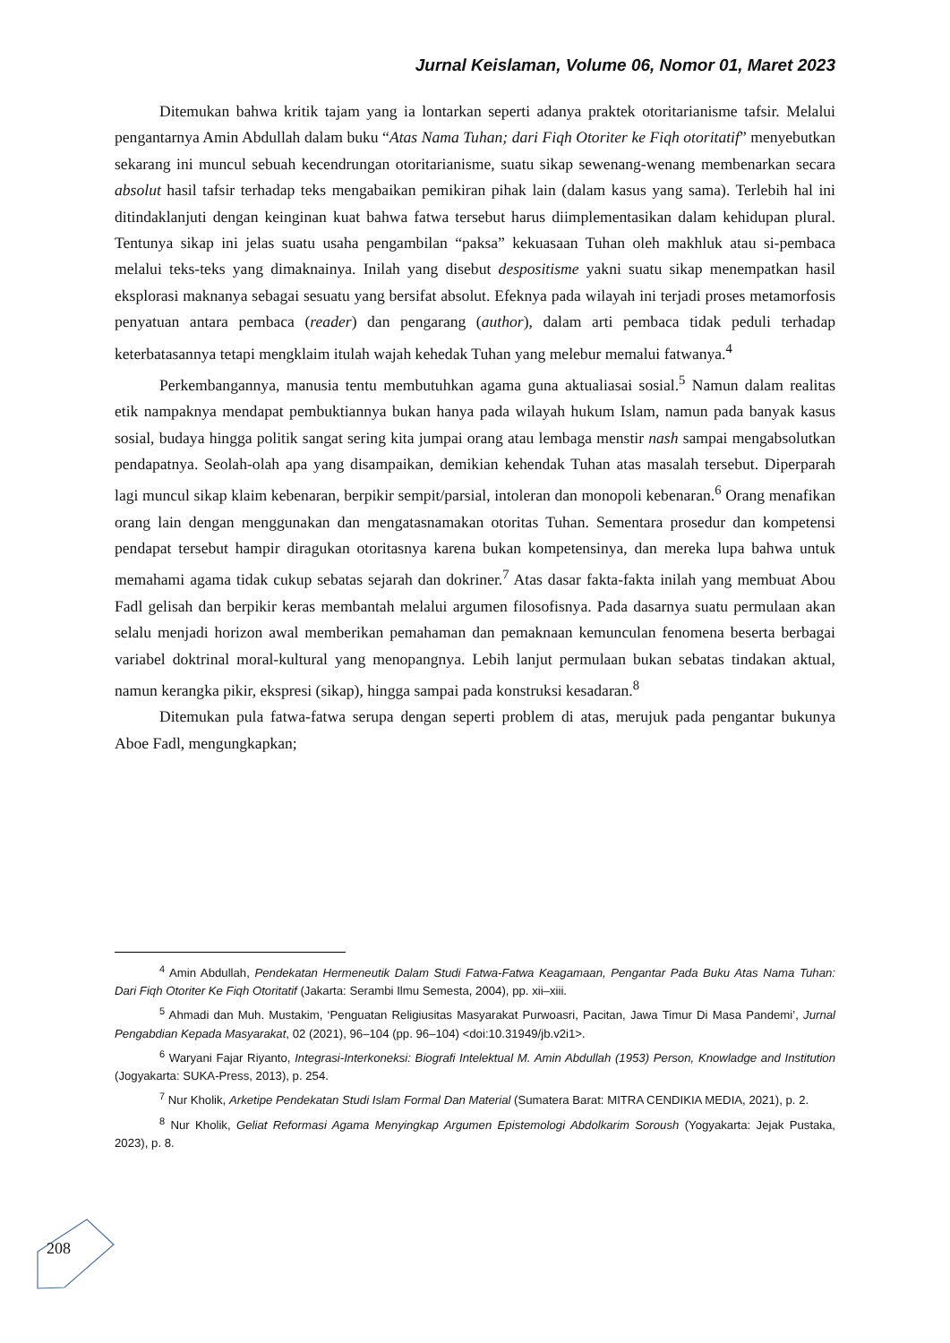Jurnal Keislaman, Volume 06, Nomor 01, Maret 2023
Ditemukan bahwa kritik tajam yang ia lontarkan seperti adanya praktek otoritarianisme tafsir. Melalui pengantarnya Amin Abdullah dalam buku “Atas Nama Tuhan; dari Fiqh Otoriter ke Fiqh otoritatif” menyebutkan sekarang ini muncul sebuah kecendrungan otoritarianisme, suatu sikap sewenang-wenang membenarkan secara absolut hasil tafsir terhadap teks mengabaikan pemikiran pihak lain (dalam kasus yang sama). Terlebih hal ini ditindaklanjuti dengan keinginan kuat bahwa fatwa tersebut harus diimplementasikan dalam kehidupan plural. Tentunya sikap ini jelas suatu usaha pengambilan “paksa” kekuasaan Tuhan oleh makhluk atau si-pembaca melalui teks-teks yang dimaknainya. Inilah yang disebut despositisme yakni suatu sikap menempatkan hasil eksplorasi maknanya sebagai sesuatu yang bersifat absolut. Efeknya pada wilayah ini terjadi proses metamorfosis penyatuan antara pembaca (reader) dan pengarang (author), dalam arti pembaca tidak peduli terhadap keterbatasannya tetapi mengklaim itulah wajah kehedak Tuhan yang melebur memalui fatwanya.<sup>4</sup>
Perkembangannya, manusia tentu membutuhkan agama guna aktualiasai sosial.<sup>5</sup> Namun dalam realitas etik nampaknya mendapat pembuktiannya bukan hanya pada wilayah hukum Islam, namun pada banyak kasus sosial, budaya hingga politik sangat sering kita jumpai orang atau lembaga menstir nash sampai mengabsolutkan pendapatnya. Seolah-olah apa yang disampaikan, demikian kehendak Tuhan atas masalah tersebut. Diperparah lagi muncul sikap klaim kebenaran, berpikir sempit/parsial, intoleran dan monopoli kebenaran.<sup>6</sup> Orang menafikan orang lain dengan menggunakan dan mengatasnamakan otoritas Tuhan. Sementara prosedur dan kompetensi pendapat tersebut hampir diragukan otoritasnya karena bukan kompetensinya, dan mereka lupa bahwa untuk memahami agama tidak cukup sebatas sejarah dan dokriner.<sup>7</sup> Atas dasar fakta-fakta inilah yang membuat Abou Fadl gelisah dan berpikir keras membantah melalui argumen filosofisnya. Pada dasarnya suatu permulaan akan selalu menjadi horizon awal memberikan pemahaman dan pemaknaan kemunculan fenomena beserta berbagai variabel doktrinal moral-kultural yang menopangnya. Lebih lanjut permulaan bukan sebatas tindakan aktual, namun kerangka pikir, ekspresi (sikap), hingga sampai pada konstruksi kesadaran.<sup>8</sup>
Ditemukan pula fatwa-fatwa serupa dengan seperti problem di atas, merujuk pada pengantar bukunya Aboe Fadl, mengungkapkan;
<sup>4</sup> Amin Abdullah, Pendekatan Hermeneutik Dalam Studi Fatwa-Fatwa Keagamaan, Pengantar Pada Buku Atas Nama Tuhan: Dari Fiqh Otoriter Ke Fiqh Otoritatif (Jakarta: Serambi Ilmu Semesta, 2004), pp. xii–xiii.
<sup>5</sup> Ahmadi dan Muh. Mustakim, ‘Penguatan Religiusitas Masyarakat Purwoasri, Pacitan, Jawa Timur Di Masa Pandemi’, Jurnal Pengabdian Kepada Masyarakat, 02 (2021), 96–104 (pp. 96–104) <doi:10.31949/jb.v2i1>.
<sup>6</sup> Waryani Fajar Riyanto, Integrasi-Interkoneksi: Biografi Intelektual M. Amin Abdullah (1953) Person, Knowladge and Institution (Jogyakarta: SUKA-Press, 2013), p. 254.
<sup>7</sup> Nur Kholik, Arketipe Pendekatan Studi Islam Formal Dan Material (Sumatera Barat: MITRA CENDIKIA MEDIA, 2021), p. 2.
<sup>8</sup> Nur Kholik, Geliat Reformasi Agama Menyingkap Argumen Epistemologi Abdolkarim Soroush (Yogyakarta: Jejak Pustaka, 2023), p. 8.
208